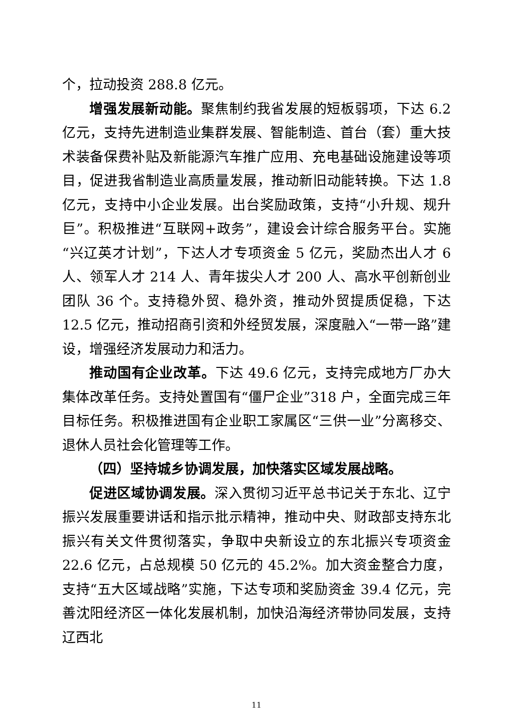个，拉动投资 288.8 亿元。
增强发展新动能。聚焦制约我省发展的短板弱项，下达 6.2 亿元，支持先进制造业集群发展、智能制造、首台（套）重大技术装备保费补贴及新能源汽车推广应用、充电基础设施建设等项目，促进我省制造业高质量发展，推动新旧动能转换。下达 1.8 亿元，支持中小企业发展。出台奖励政策，支持“小升规、规升巨”。积极推进“互联网+政务”，建设会计综合服务平台。实施“兴辽英才计划”，下达人才专项资金 5 亿元，奖励杰出人才 6 人、领军人才 214 人、青年拔尖人才 200 人、高水平创新创业团队 36 个。支持稳外贸、稳外资，推动外贸提质促稳，下达 12.5 亿元，推动招商引资和外经贸发展，深度融入“一带一路”建设，增强经济发展动力和活力。
推动国有企业改革。下达 49.6 亿元，支持完成地方厂办大集体改革任务。支持处置国有“僵尸企业”318 户，全面完成三年目标任务。积极推进国有企业职工家属区“三供一业”分离移交、退休人员社会化管理等工作。
（四）坚持城乡协调发展，加快落实区域发展战略。
促进区域协调发展。深入贯彻习近平总书记关于东北、辽宁振兴发展重要讲话和指示批示精神，推动中央、财政部支持东北振兴有关文件贯彻落实，争取中央新设立的东北振兴专项资金 22.6 亿元，占总规模 50 亿元的 45.2%。加大资金整合力度，支持“五大区域战略”实施，下达专项和奖励资金 39.4 亿元，完善沈阳经济区一体化发展机制，加快沿海经济带协同发展，支持辽西北
11